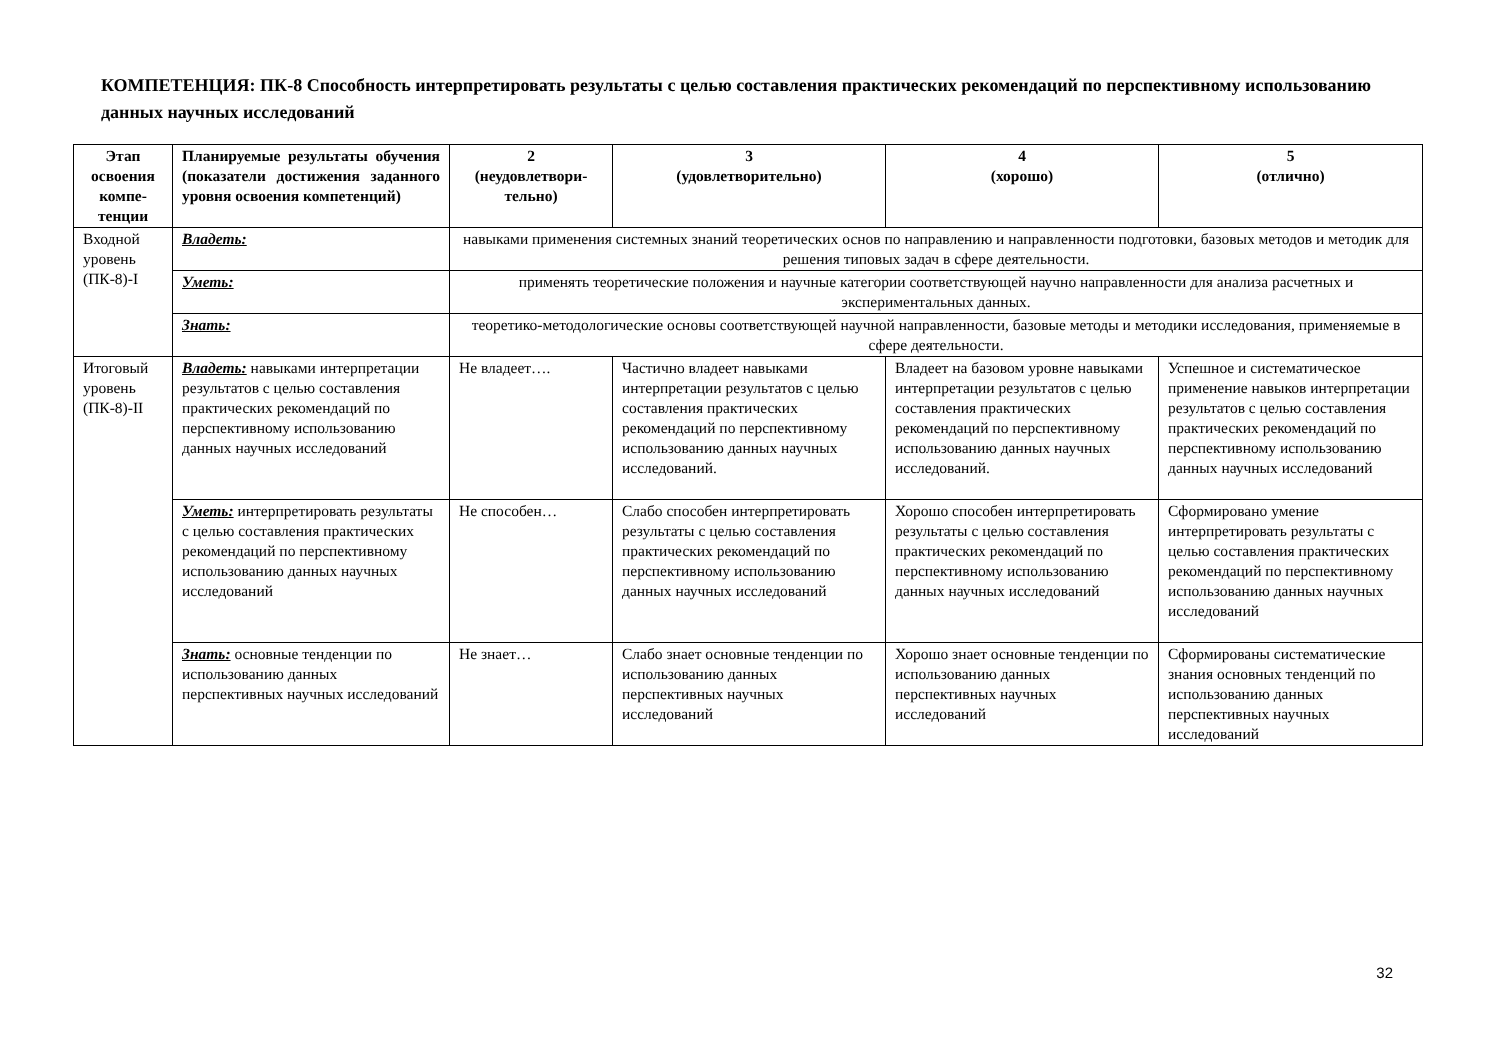КОМПЕТЕНЦИЯ: ПК-8 Способность интерпретировать результаты с целью составления практических рекомендаций по перспективному использованию данных научных исследований
| Этап освоения компе-тенции | Планируемые результаты обучения (показатели достижения заданного уровня освоения компетенций) | 2 (неудовлетвори-тельно) | 3 (удовлетворительно) | 4 (хорошо) | 5 (отлично) |
| --- | --- | --- | --- | --- | --- |
| Входной уровень (ПК-8)-I | Владеть: | навыками применения системных знаний теоретических основ по направлению и направленности подготовки, базовых методов и методик для решения типовых задач в сфере деятельности. | | | |
| | Уметь: | применять теоретические положения и научные категории соответствующей научно направленности для анализа расчетных и экспериментальных данных. | | | |
| | Знать: | теоретико-методологические основы соответствующей научной направленности, базовые методы и методики исследования, применяемые в сфере деятельности. | | | |
| Итоговый уровень (ПК-8)-II | Владеть: навыками интерпретации результатов с целью составления практических рекомендаций по перспективному использованию данных научных исследований | Не владеет…. | Частично владеет навыками интерпретации результатов с целью составления практических рекомендаций по перспективному использованию данных научных исследований. | Владеет на базовом уровне навыками интерпретации результатов с целью составления практических рекомендаций по перспективному использованию данных научных исследований. | Успешное и систематическое применение навыков интерпретации результатов с целью составления практических рекомендаций по перспективному использованию данных научных исследований |
| | Уметь: интерпретировать результаты с целью составления практических рекомендаций по перспективному использованию данных научных исследований | Не способен… | Слабо способен интерпретировать результаты с целью составления практических рекомендаций по перспективному использованию данных научных исследований | Хорошо способен интерпретировать результаты с целью составления практических рекомендаций по перспективному использованию данных научных исследований | Сформировано умение интерпретировать результаты с целью составления практических рекомендаций по перспективному использованию данных научных исследований |
| | Знать: основные тенденции по использованию данных перспективных научных исследований | Не знает… | Слабо знает основные тенденции по использованию данных перспективных научных исследований | Хорошо знает основные тенденции по использованию данных перспективных научных исследований | Сформированы систематические знания основных тенденций по использованию данных перспективных научных исследований |
32